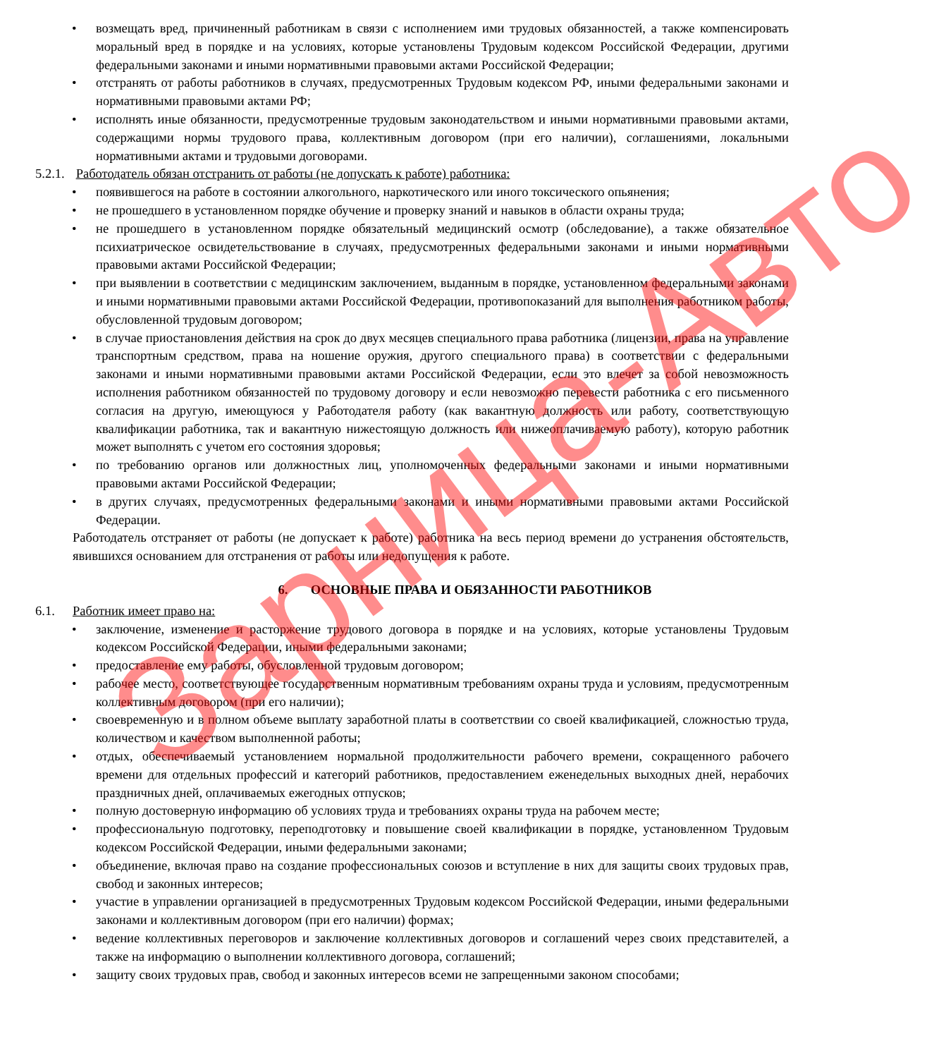• возмещать вред, причиненный работникам в связи с исполнением ими трудовых обязанностей, а также компенсировать моральный вред в порядке и на условиях, которые установлены Трудовым кодексом Российской Федерации, другими федеральными законами и иными нормативными правовыми актами Российской Федерации;
• отстранять от работы работников в случаях, предусмотренных Трудовым кодексом РФ, иными федеральными законами и нормативными правовыми актами РФ;
• исполнять иные обязанности, предусмотренные трудовым законодательством и иными нормативными правовыми актами, содержащими нормы трудового права, коллективным договором (при его наличии), соглашениями, локальными нормативными актами и трудовыми договорами.
5.2.1. Работодатель обязан отстранить от работы (не допускать к работе) работника:
• появившегося на работе в состоянии алкогольного, наркотического или иного токсического опьянения;
• не прошедшего в установленном порядке обучение и проверку знаний и навыков в области охраны труда;
• не прошедшего в установленном порядке обязательный медицинский осмотр (обследование), а также обязательное психиатрическое освидетельствование в случаях, предусмотренных федеральными законами и иными нормативными правовыми актами Российской Федерации;
• при выявлении в соответствии с медицинским заключением, выданным в порядке, установленном федеральными законами и иными нормативными правовыми актами Российской Федерации, противопоказаний для выполнения работником работы, обусловленной трудовым договором;
• в случае приостановления действия на срок до двух месяцев специального права работника (лицензии, права на управление транспортным средством, права на ношение оружия, другого специального права) в соответствии с федеральными законами и иными нормативными правовыми актами Российской Федерации, если это влечет за собой невозможность исполнения работником обязанностей по трудовому договору и если невозможно перевести работника с его письменного согласия на другую, имеющуюся у Работодателя работу (как вакантную должность или работу, соответствующую квалификации работника, так и вакантную нижестоящую должность или нижеоплачиваемую работу), которую работник может выполнять с учетом его состояния здоровья;
• по требованию органов или должностных лиц, уполномоченных федеральными законами и иными нормативными правовыми актами Российской Федерации;
• в других случаях, предусмотренных федеральными законами и иными нормативными правовыми актами Российской Федерации.
Работодатель отстраняет от работы (не допускает к работе) работника на весь период времени до устранения обстоятельств, явившихся основанием для отстранения от работы или недопущения к работе.
6. ОСНОВНЫЕ ПРАВА И ОБЯЗАННОСТИ РАБОТНИКОВ
6.1. Работник имеет право на:
• заключение, изменение и расторжение трудового договора в порядке и на условиях, которые установлены Трудовым кодексом Российской Федерации, иными федеральными законами;
• предоставление ему работы, обусловленной трудовым договором;
• рабочее место, соответствующее государственным нормативным требованиям охраны труда и условиям, предусмотренным коллективным договором (при его наличии);
• своевременную и в полном объеме выплату заработной платы в соответствии со своей квалификацией, сложностью труда, количеством и качеством выполненной работы;
• отдых, обеспечиваемый установлением нормальной продолжительности рабочего времени, сокращенного рабочего времени для отдельных профессий и категорий работников, предоставлением еженедельных выходных дней, нерабочих праздничных дней, оплачиваемых ежегодных отпусков;
• полную достоверную информацию об условиях труда и требованиях охраны труда на рабочем месте;
• профессиональную подготовку, переподготовку и повышение своей квалификации в порядке, установленном Трудовым кодексом Российской Федерации, иными федеральными законами;
• объединение, включая право на создание профессиональных союзов и вступление в них для защиты своих трудовых прав, свобод и законных интересов;
• участие в управлении организацией в предусмотренных Трудовым кодексом Российской Федерации, иными федеральными законами и коллективным договором (при его наличии) формах;
• ведение коллективных переговоров и заключение коллективных договоров и соглашений через своих представителей, а также на информацию о выполнении коллективного договора, соглашений;
• защиту своих трудовых прав, свобод и законных интересов всеми не запрещенными законом способами;
Зарница-Авто